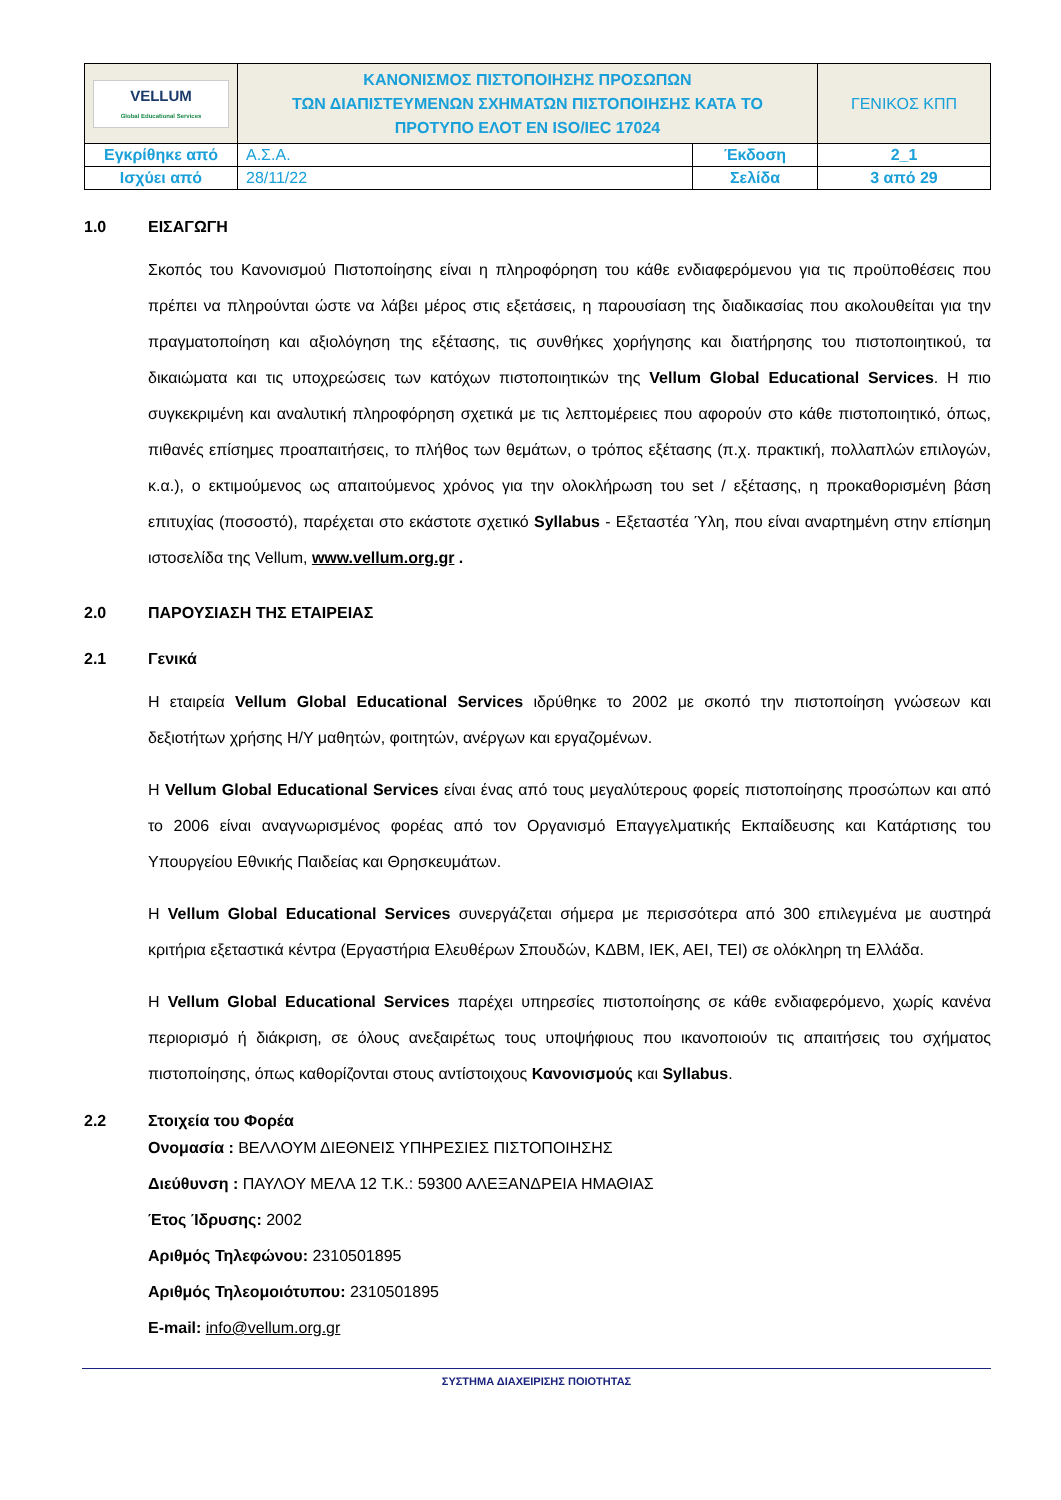| VELLUM Global Educational Services | ΚΑΝΟΝΙΣΜΟΣ ΠΙΣΤΟΠΟΙΗΣΗΣ ΠΡΟΣΩΠΩΝ ΤΩΝ ΔΙΑΠΙΣΤΕΥΜΕΝΩΝ ΣΧΗΜΑΤΩΝ ΠΙΣΤΟΠΟΙΗΣΗΣ ΚΑΤΑ ΤΟ ΠΡΟΤΥΠΟ ΕΛΟΤ ΕΝ ISO/IEC 17024 | | ΓΕΝΙΚΟΣ ΚΠΠ |
| Εγκρίθηκε από | Α.Σ.Α. | Έκδοση | 2_1 |
| Ισχύει από | 28/11/22 | Σελίδα | 3 από 29 |
1.0 ΕΙΣΑΓΩΓΗ
Σκοπός του Κανονισμού Πιστοποίησης είναι η πληροφόρηση του κάθε ενδιαφερόμενου για τις προϋποθέσεις που πρέπει να πληρούνται ώστε να λάβει μέρος στις εξετάσεις, η παρουσίαση της διαδικασίας που ακολουθείται για την πραγματοποίηση και αξιολόγηση της εξέτασης, τις συνθήκες χορήγησης και διατήρησης του πιστοποιητικού, τα δικαιώματα και τις υποχρεώσεις των κατόχων πιστοποιητικών της Vellum Global Educational Services. Η πιο συγκεκριμένη και αναλυτική πληροφόρηση σχετικά με τις λεπτομέρειες που αφορούν στο κάθε πιστοποιητικό, όπως, πιθανές επίσημες προαπαιτήσεις, το πλήθος των θεμάτων, ο τρόπος εξέτασης (π.χ. πρακτική, πολλαπλών επιλογών, κ.α.), ο εκτιμούμενος ως απαιτούμενος χρόνος για την ολοκλήρωση του set / εξέτασης, η προκαθορισμένη βάση επιτυχίας (ποσοστό), παρέχεται στο εκάστοτε σχετικό Syllabus - Εξεταστέα Ύλη, που είναι αναρτημένη στην επίσημη ιστοσελίδα της Vellum, www.vellum.org.gr .
2.0 ΠΑΡΟΥΣΙΑΣΗ ΤΗΣ ΕΤΑΙΡΕΙΑΣ
2.1 Γενικά
Η εταιρεία Vellum Global Educational Services ιδρύθηκε το 2002 με σκοπό την πιστοποίηση γνώσεων και δεξιοτήτων χρήσης Η/Υ μαθητών, φοιτητών, ανέργων και εργαζομένων.
Η Vellum Global Educational Services είναι ένας από τους μεγαλύτερους φορείς πιστοποίησης προσώπων και από το 2006 είναι αναγνωρισμένος φορέας από τον Οργανισμό Επαγγελματικής Εκπαίδευσης και Κατάρτισης του Υπουργείου Εθνικής Παιδείας και Θρησκευμάτων.
Η Vellum Global Educational Services συνεργάζεται σήμερα με περισσότερα από 300 επιλεγμένα με αυστηρά κριτήρια εξεταστικά κέντρα (Εργαστήρια Ελευθέρων Σπουδών, ΚΔΒΜ, ΙΕΚ, ΑΕΙ, ΤΕΙ) σε ολόκληρη τη Ελλάδα.
Η Vellum Global Educational Services παρέχει υπηρεσίες πιστοποίησης σε κάθε ενδιαφερόμενο, χωρίς κανένα περιορισμό ή διάκριση, σε όλους ανεξαιρέτως τους υποψήφιους που ικανοποιούν τις απαιτήσεις του σχήματος πιστοποίησης, όπως καθορίζονται στους αντίστοιχους Κανονισμούς και Syllabus.
2.2 Στοιχεία του Φορέα
Ονομασία : ΒΕΛΛΟΥΜ ΔΙΕΘΝΕΙΣ ΥΠΗΡΕΣΙΕΣ ΠΙΣΤΟΠΟΙΗΣΗΣ
Διεύθυνση : ΠΑΥΛΟΥ ΜΕΛΑ 12 Τ.Κ.: 59300 ΑΛΕΞΑΝΔΡΕΙΑ ΗΜΑΘΙΑΣ
Έτος Ίδρυσης: 2002
Αριθμός Τηλεφώνου: 2310501895
Αριθμός Τηλεομοιότυπου: 2310501895
E-mail: info@vellum.org.gr
ΣΥΣΤΗΜΑ ΔΙΑΧΕΙΡΙΣΗΣ ΠΟΙΟΤΗΤΑΣ